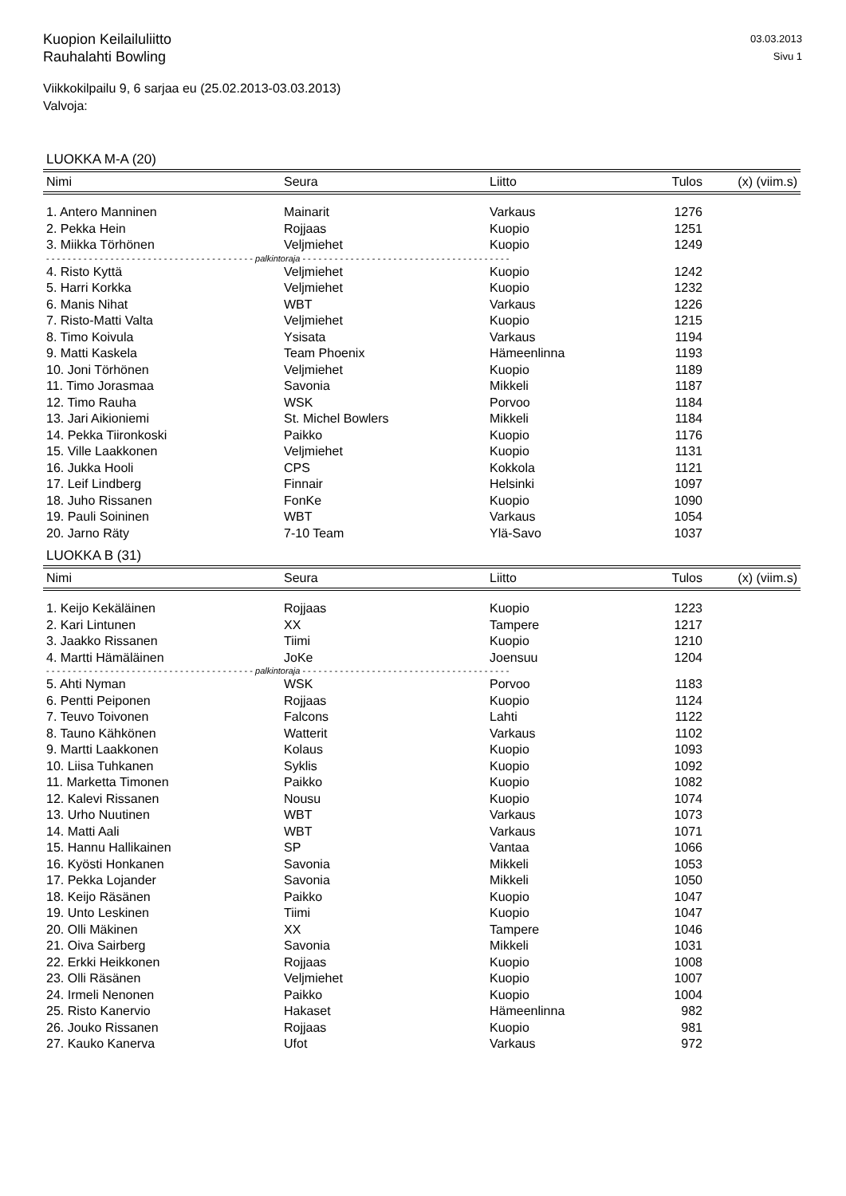Kuopion Keilailuliitto
Rauhalahti Bowling
03.03.2013
Sivu 1
Viikkokilpailu 9, 6 sarjaa eu (25.02.2013-03.03.2013)
Valvoja:
LUOKKA M-A (20)
| Nimi | Seura | Liitto | Tulos | (x) (viim.s) |
| --- | --- | --- | --- | --- |
| 1. Antero Manninen | Mainarit | Varkaus | 1276 | |
| 2. Pekka Hein | Rojjaas | Kuopio | 1251 | |
| 3. Miikka Törhönen | Veljmiehet | Kuopio | 1249 | |
| - - - - - - - - - - - - - - - - - - - - - - - - - - - - - - - - - - - - - - - palkintoraja - - - - - - - - - - - - - - - - - - - - - - - - - - - - - - - - - - - - - - - | | | | |
| 4. Risto Kyttä | Veljmiehet | Kuopio | 1242 | |
| 5. Harri Korkka | Veljmiehet | Kuopio | 1232 | |
| 6. Manis Nihat | WBT | Varkaus | 1226 | |
| 7. Risto-Matti Valta | Veljmiehet | Kuopio | 1215 | |
| 8. Timo Koivula | Ysisata | Varkaus | 1194 | |
| 9. Matti Kaskela | Team Phoenix | Hämeenlinna | 1193 | |
| 10. Joni Törhönen | Veljmiehet | Kuopio | 1189 | |
| 11. Timo Jorasmaa | Savonia | Mikkeli | 1187 | |
| 12. Timo Rauha | WSK | Porvoo | 1184 | |
| 13. Jari Aikioniemi | St. Michel Bowlers | Mikkeli | 1184 | |
| 14. Pekka Tiironkoski | Paikko | Kuopio | 1176 | |
| 15. Ville Laakkonen | Veljmiehet | Kuopio | 1131 | |
| 16. Jukka Hooli | CPS | Kokkola | 1121 | |
| 17. Leif Lindberg | Finnair | Helsinki | 1097 | |
| 18. Juho Rissanen | FonKe | Kuopio | 1090 | |
| 19. Pauli Soininen | WBT | Varkaus | 1054 | |
| 20. Jarno Räty | 7-10 Team | Ylä-Savo | 1037 | |
LUOKKA B (31)
| Nimi | Seura | Liitto | Tulos | (x) (viim.s) |
| --- | --- | --- | --- | --- |
| 1. Keijo Kekäläinen | Rojjaas | Kuopio | 1223 | |
| 2. Kari Lintunen | XX | Tampere | 1217 | |
| 3. Jaakko Rissanen | Tiimi | Kuopio | 1210 | |
| 4. Martti Hämäläinen | JoKe | Joensuu | 1204 | |
| - - - - - - - - - - - - - - - - - - - - - - - - - - - - - - - - - - - - - - - palkintoraja - - - - - - - - - - - - - - - - - - - - - - - - - - - - - - - - - - - - - - - | | | | |
| 5. Ahti Nyman | WSK | Porvoo | 1183 | |
| 6. Pentti Peiponen | Rojjaas | Kuopio | 1124 | |
| 7. Teuvo Toivonen | Falcons | Lahti | 1122 | |
| 8. Tauno Kähkönen | Watterit | Varkaus | 1102 | |
| 9. Martti Laakkonen | Kolaus | Kuopio | 1093 | |
| 10. Liisa Tuhkanen | Syklis | Kuopio | 1092 | |
| 11. Marketta Timonen | Paikko | Kuopio | 1082 | |
| 12. Kalevi Rissanen | Nousu | Kuopio | 1074 | |
| 13. Urho Nuutinen | WBT | Varkaus | 1073 | |
| 14. Matti Aali | WBT | Varkaus | 1071 | |
| 15. Hannu Hallikainen | SP | Vantaa | 1066 | |
| 16. Kyösti Honkanen | Savonia | Mikkeli | 1053 | |
| 17. Pekka Lojander | Savonia | Mikkeli | 1050 | |
| 18. Keijo Räsänen | Paikko | Kuopio | 1047 | |
| 19. Unto Leskinen | Tiimi | Kuopio | 1047 | |
| 20. Olli Mäkinen | XX | Tampere | 1046 | |
| 21. Oiva Sairberg | Savonia | Mikkeli | 1031 | |
| 22. Erkki Heikkonen | Rojjaas | Kuopio | 1008 | |
| 23. Olli Räsänen | Veljmiehet | Kuopio | 1007 | |
| 24. Irmeli Nenonen | Paikko | Kuopio | 1004 | |
| 25. Risto Kanervio | Hakaset | Hämeenlinna | 982 | |
| 26. Jouko Rissanen | Rojjaas | Kuopio | 981 | |
| 27. Kauko Kanerva | Ufot | Varkaus | 972 | |